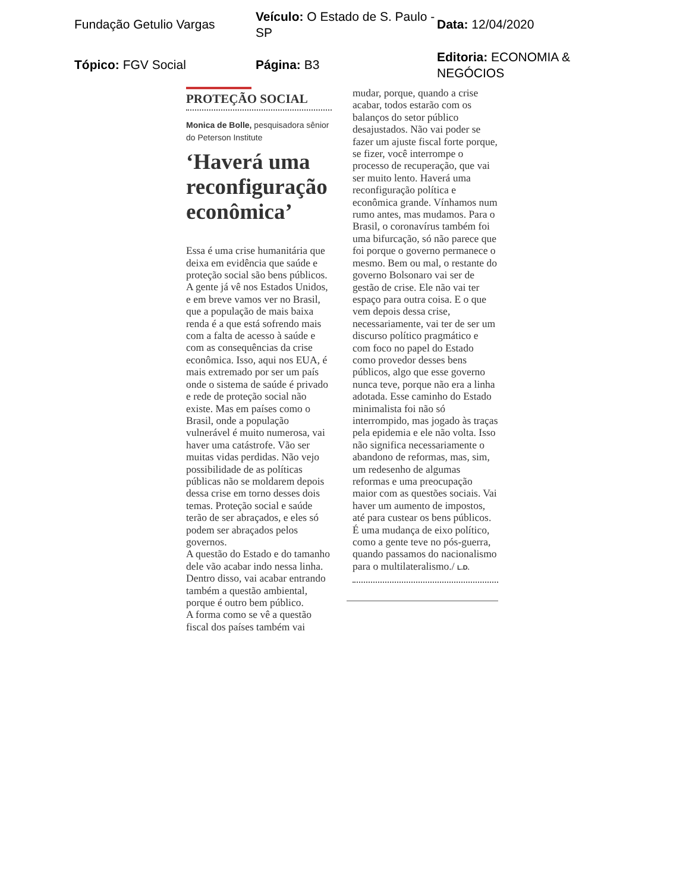Fundação Getulio Vargas
Veículo: O Estado de S. Paulo - SP
Data: 12/04/2020
Tópico: FGV Social
Página: B3
Editoria: ECONOMIA & NEGÓCIOS
PROTEÇÃO SOCIAL
Monica de Bolle, pesquisadora sênior do Peterson Institute
‘Haverá uma reconfiguração econômica’
Essa é uma crise humanitária que deixa em evidência que saúde e proteção social são bens públicos. A gente já vê nos Estados Unidos, e em breve vamos ver no Brasil, que a população de mais baixa renda é a que está sofrendo mais com a falta de acesso à saúde e com as consequências da crise econômica. Isso, aqui nos EUA, é mais extremado por ser um país onde o sistema de saúde é privado e rede de proteção social não existe. Mas em países como o Brasil, onde a população vulnerável é muito numerosa, vai haver uma catástrofe. Vão ser muitas vidas perdidas. Não vejo possibilidade de as políticas públicas não se moldarem depois dessa crise em torno desses dois temas. Proteção social e saúde terão de ser abraçados, e eles só podem ser abraçados pelos governos.
A questão do Estado e do tamanho dele vão acabar indo nessa linha. Dentro disso, vai acabar entrando também a questão ambiental, porque é outro bem público.
A forma como se vê a questão fiscal dos países também vai
mudar, porque, quando a crise acabar, todos estarão com os balanços do setor público desajustados. Não vai poder se fazer um ajuste fiscal forte porque, se fizer, você interrompe o processo de recuperação, que vai ser muito lento. Haverá uma reconfiguração política e econômica grande. Vínhamos num rumo antes, mas mudamos. Para o Brasil, o coronavírus também foi uma bifurcação, só não parece que foi porque o governo permanece o mesmo. Bem ou mal, o restante do governo Bolsonaro vai ser de gestão de crise. Ele não vai ter espaço para outra coisa. E o que vem depois dessa crise, necessariamente, vai ter de ser um discurso político pragmático e com foco no papel do Estado como provedor desses bens públicos, algo que esse governo nunca teve, porque não era a linha adotada. Esse caminho do Estado minimalista foi não só interrompido, mas jogado às traças pela epidemia e ele não volta. Isso não significa necessariamente o abandono de reformas, mas, sim, um redesenho de algumas reformas e uma preocupação maior com as questões sociais. Vai haver um aumento de impostos, até para custear os bens públicos. É uma mudança de eixo político, como a gente teve no pós-guerra, quando passamos do nacionalismo para o multilateralismo./ L.D.